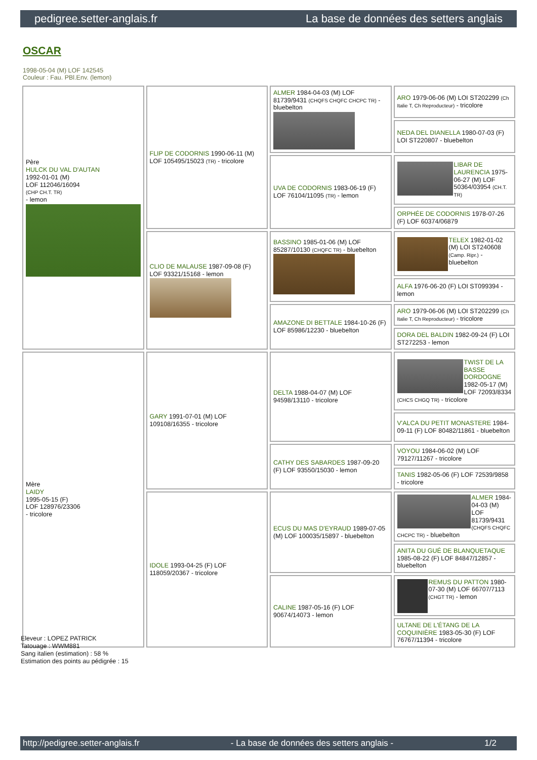pedigree.setter-anglais.fr La base de données des setters anglais
OSCAR
1998-05-04 (M) LOF 142545
Couleur : Fau. PBl.Env. (lemon)
| Père HULCK DU VAL D'AUTAN 1992-01-01 (M) LOF 112046/16094 (CHP CH.T. TR) - lemon | FLIP DE CODORNIS 1990-06-11 (M) LOF 105495/15023 (TR) - tricolore | ALMER 1984-04-03 (M) LOF 81739/9431 (CHQFS CHQFC CHCPC TR) - bluebelton | ARO 1979-06-06 (M) LOI ST202299 (Ch Italie T, Ch Reproducteur) - tricolore |
| | | | NEDA DEL DIANELLA 1980-07-03 (F) LOI ST220807 - bluebelton |
| | | UVA DE CODORNIS 1983-06-19 (F) LOF 76104/11095 (TR) - lemon | LIBAR DE LAURENCIA 1975-06-27 (M) LOF 50364/03954 (CH.T. TR) |
| | | | ORPHÉE DE CODORNIS 1978-07-26 (F) LOF 60374/06879 |
| | CLIO DE MALAUSE 1987-09-08 (F) LOF 93321/15168 - lemon | BASSINO 1985-01-06 (M) LOF 85287/10130 (CHQFC TR) - bluebelton | TELEX 1982-01-02 (M) LOI ST240608 (Camp. Ripr.) - bluebelton |
| | | | ALFA 1976-06-20 (F) LOI ST099394 - lemon |
| | | AMAZONE DI BETTALE 1984-10-26 (F) LOF 85986/12230 - bluebelton | ARO 1979-06-06 (M) LOI ST202299 (Ch Italie T, Ch Reproducteur) - tricolore |
| | | | DORA DEL BALDIN 1982-09-24 (F) LOI ST272253 - lemon |
| Mère LAIDY 1995-05-15 (F) LOF 128976/23306 - tricolore | GARY 1991-07-01 (M) LOF 109108/16355 - tricolore | DELTA 1988-04-07 (M) LOF 94598/13110 - tricolore | TWIST DE LA BASSE DORDOGNE 1982-05-17 (M) LOF 72093/8334 (CHCS CHGQ TR) - tricolore |
| | | | V'ALCA DU PETIT MONASTERE 1984-09-11 (F) LOF 80482/11861 - bluebelton |
| | | CATHY DES SABARDES 1987-09-20 (F) LOF 93550/15030 - lemon | VOYOU 1984-06-02 (M) LOF 79127/11267 - tricolore |
| | | | TANIS 1982-05-06 (F) LOF 72539/9858 - tricolore |
| | IDOLE 1993-04-25 (F) LOF 118059/20367 - tricolore | ECUS DU MAS D'EYRAUD 1989-07-05 (M) LOF 100035/15897 - bluebelton | ALMER 1984-04-03 (M) LOF 81739/9431 (CHQFS CHQFC CHCPC TR) - bluebelton |
| | | | ANITA DU GUÉ DE BLANQUETAQUE 1985-08-22 (F) LOF 84847/12857 - bluebelton |
| | | CALINE 1987-05-16 (F) LOF 90674/14073 - lemon | REMUS DU PATTON 1980-07-30 (M) LOF 66707/7113 (CHGT TR) - lemon |
| | | | ULTANE DE L'ÉTANG DE LA COQUINIÈRE 1983-05-30 (F) LOF 76767/11394 - tricolore |
Eleveur : LOPEZ PATRICK
Tatouage : WWM881
Sang italien (estimation) : 58 %
Estimation des points au pédigrée : 15
http://pedigree.setter-anglais.fr - La base de données des setters anglais - 1/2